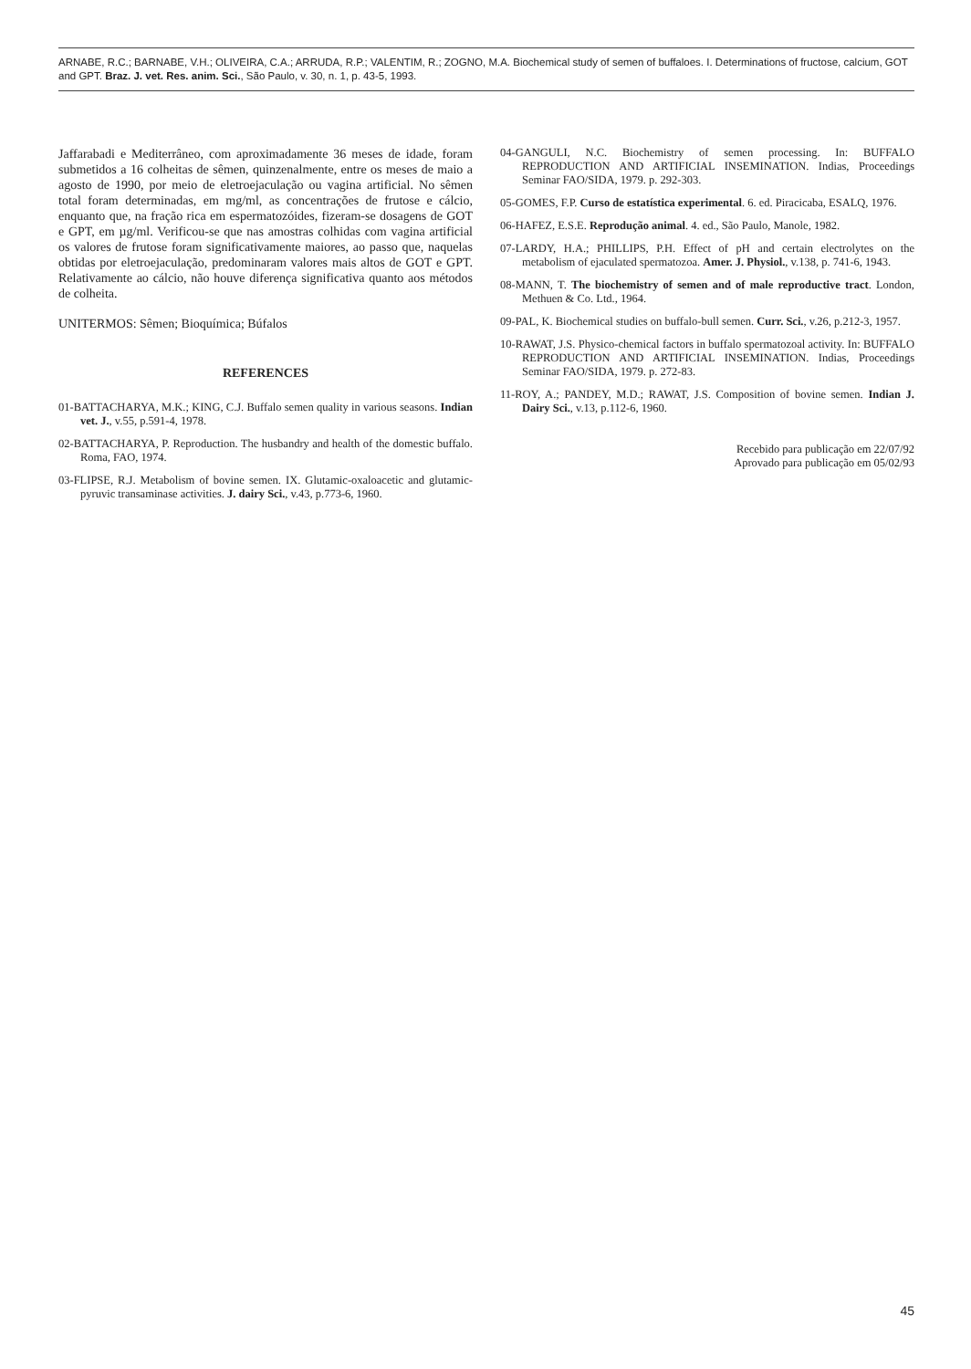ARNABE, R.C.; BARNABE, V.H.; OLIVEIRA, C.A.; ARRUDA, R.P.; VALENTIM, R.; ZOGNO, M.A. Biochemical study of semen of buffaloes. I. Determinations of fructose, calcium, GOT and GPT. Braz. J. vet. Res. anim. Sci., São Paulo, v. 30, n. 1, p. 43-5, 1993.
Jaffarabadi e Mediterrâneo, com aproximadamente 36 meses de idade, foram submetidos a 16 colheitas de sêmen, quinzenalmente, entre os meses de maio a agosto de 1990, por meio de eletroejaculação ou vagina artificial. No sêmen total foram determinadas, em mg/ml, as concentrações de frutose e cálcio, enquanto que, na fração rica em espermatozóides, fizeram-se dosagens de GOT e GPT, em µg/ml. Verificou-se que nas amostras colhidas com vagina artificial os valores de frutose foram significativamente maiores, ao passo que, naquelas obtidas por eletroejaculação, predominaram valores mais altos de GOT e GPT. Relativamente ao cálcio, não houve diferença significativa quanto aos métodos de colheita.
UNITERMOS: Sêmen; Bioquímica; Búfalos
REFERENCES
01-BATTACHARYA, M.K.; KING, C.J. Buffalo semen quality in various seasons. Indian vet. J., v.55, p.591-4, 1978.
02-BATTACHARYA, P. Reproduction. The husbandry and health of the domestic buffalo. Roma, FAO, 1974.
03-FLIPSE, R.J. Metabolism of bovine semen. IX. Glutamic-oxaloacetic and glutamic-pyruvic transaminase activities. J. dairy Sci., v.43, p.773-6, 1960.
04-GANGULI, N.C. Biochemistry of semen processing. In: BUFFALO REPRODUCTION AND ARTIFICIAL INSEMINATION. Indias, Proceedings Seminar FAO/SIDA, 1979. p. 292-303.
05-GOMES, F.P. Curso de estatística experimental. 6. ed. Piracicaba, ESALQ, 1976.
06-HAFEZ, E.S.E. Reprodução animal. 4. ed., São Paulo, Manole, 1982.
07-LARDY, H.A.; PHILLIPS, P.H. Effect of pH and certain electrolytes on the metabolism of ejaculated spermatozoa. Amer. J. Physiol., v.138, p. 741-6, 1943.
08-MANN, T. The biochemistry of semen and of male reproductive tract. London, Methuen & Co. Ltd., 1964.
09-PAL, K. Biochemical studies on buffalo-bull semen. Curr. Sci., v.26, p.212-3, 1957.
10-RAWAT, J.S. Physico-chemical factors in buffalo spermatozoal activity. In: BUFFALO REPRODUCTION AND ARTIFICIAL INSEMINATION. Indias, Proceedings Seminar FAO/SIDA, 1979. p. 272-83.
11-ROY, A.; PANDEY, M.D.; RAWAT, J.S. Composition of bovine semen. Indian J. Dairy Sci., v.13, p.112-6, 1960.
Recebido para publicação em 22/07/92
Aprovado para publicação em 05/02/93
45